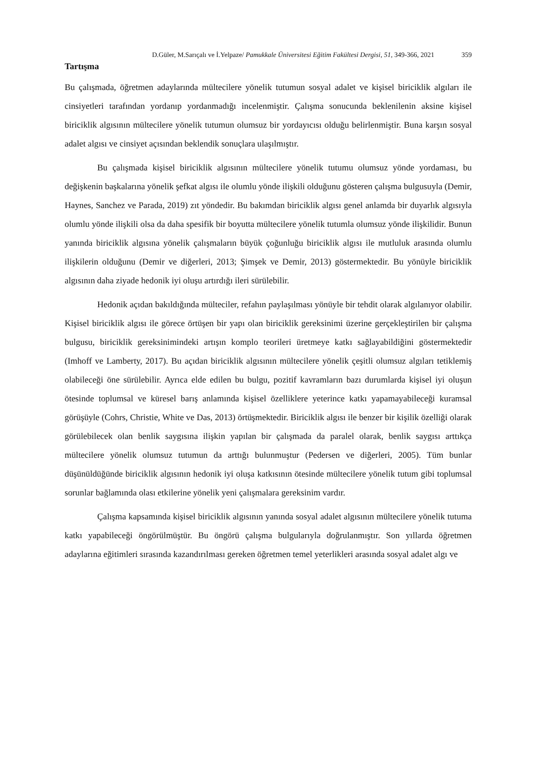D.Güler, M.Sarıçalı ve İ.Yelpaze/ Pamukkale Üniversitesi Eğitim Fakültesi Dergisi, 51, 349-366, 2021 359
Tartışma
Bu çalışmada, öğretmen adaylarında mültecilere yönelik tutumun sosyal adalet ve kişisel biriciklik algıları ile cinsiyetleri tarafından yordanıp yordanmadığı incelenmiştir. Çalışma sonucunda beklenilenin aksine kişisel biriciklik algısının mültecilere yönelik tutumun olumsuz bir yordayıcısı olduğu belirlenmiştir. Buna karşın sosyal adalet algısı ve cinsiyet açısından beklendik sonuçlara ulaşılmıştır.
Bu çalışmada kişisel biriciklik algısının mültecilere yönelik tutumu olumsuz yönde yordaması, bu değişkenin başkalarına yönelik şefkat algısı ile olumlu yönde ilişkili olduğunu gösteren çalışma bulgusuyla (Demir, Haynes, Sanchez ve Parada, 2019) zıt yöndedir. Bu bakımdan biriciklik algısı genel anlamda bir duyarlık algısıyla olumlu yönde ilişkili olsa da daha spesifik bir boyutta mültecilere yönelik tutumla olumsuz yönde ilişkilidir. Bunun yanında biriciklik algısına yönelik çalışmaların büyük çoğunluğu biriciklik algısı ile mutluluk arasında olumlu ilişkilerin olduğunu (Demir ve diğerleri, 2013; Şimşek ve Demir, 2013) göstermektedir. Bu yönüyle biriciklik algısının daha ziyade hedonik iyi oluşu artırdığı ileri sürülebilir.
Hedonik açıdan bakıldığında mülteciler, refahın paylaşılması yönüyle bir tehdit olarak algılanıyor olabilir. Kişisel biriciklik algısı ile görece örtüşen bir yapı olan biriciklik gereksinimi üzerine gerçekleştirilen bir çalışma bulgusu, biriciklik gereksinimindeki artışın komplo teorileri üretmeye katkı sağlayabildiğini göstermektedir (Imhoff ve Lamberty, 2017). Bu açıdan biriciklik algısının mültecilere yönelik çeşitli olumsuz algıları tetiklemiş olabileceği öne sürülebilir. Ayrıca elde edilen bu bulgu, pozitif kavramların bazı durumlarda kişisel iyi oluşun ötesinde toplumsal ve küresel barış anlamında kişisel özelliklere yeterince katkı yapamayabileceği kuramsal görüşüyle (Cohrs, Christie, White ve Das, 2013) örtüşmektedir. Biriciklik algısı ile benzer bir kişilik özelliği olarak görülebilecek olan benlik saygısına ilişkin yapılan bir çalışmada da paralel olarak, benlik saygısı arttıkça mültecilere yönelik olumsuz tutumun da arttığı bulunmuştur (Pedersen ve diğerleri, 2005). Tüm bunlar düşünüldüğünde biriciklik algısının hedonik iyi oluşa katkısının ötesinde mültecilere yönelik tutum gibi toplumsal sorunlar bağlamında olası etkilerine yönelik yeni çalışmalara gereksinim vardır.
Çalışma kapsamında kişisel biriciklik algısının yanında sosyal adalet algısının mültecilere yönelik tutuma katkı yapabileceği öngörülmüştür. Bu öngörü çalışma bulgularıyla doğrulanmıştır. Son yıllarda öğretmen adaylarına eğitimleri sırasında kazandırılması gereken öğretmen temel yeterlikleri arasında sosyal adalet algı ve